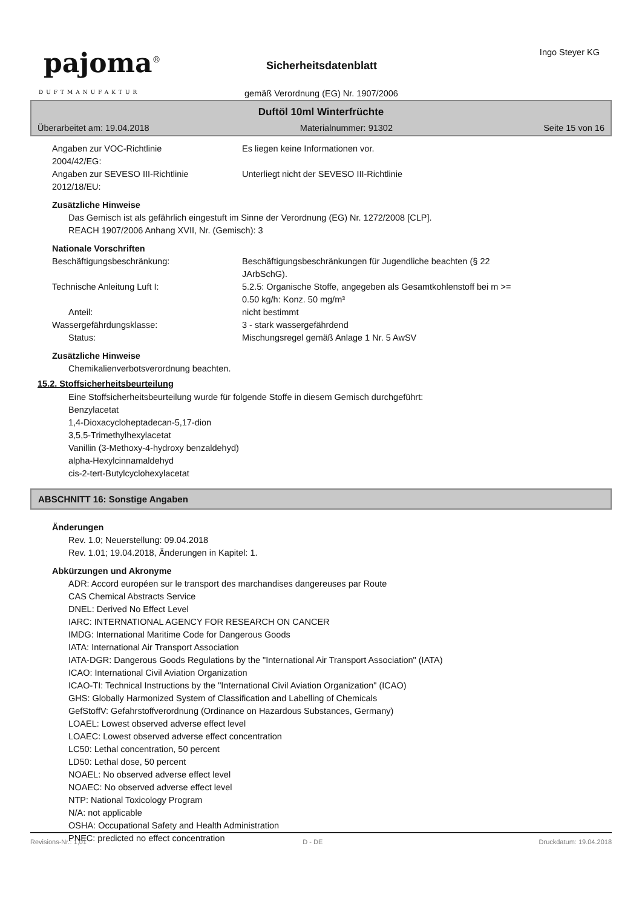pajoma<sup>®</sup>
DUFTMANUFAKTUR
Sicherheitsdatenblatt
Ingo Steyer KG
gemäß Verordnung (EG) Nr. 1907/2006
Duftöl 10ml Winterfrüchte
Überarbeitet am: 19.04.2018 Materialnummer: 91302 Seite 15 von 16
Angaben zur VOC-Richtlinie
2004/42/EG:
Es liegen keine Informationen vor.
Angaben zur SEVESO III-Richtlinie
2012/18/EU:
Unterliegt nicht der SEVESO III-Richtlinie
Zusätzliche Hinweise
Das Gemisch ist als gefährlich eingestuft im Sinne der Verordnung (EG) Nr. 1272/2008 [CLP].
REACH 1907/2006 Anhang XVII, Nr. (Gemisch): 3
Nationale Vorschriften
Beschäftigungsbeschränkung: Beschäftigungsbeschränkungen für Jugendliche beachten (§ 22
JArbSchG).
Technische Anleitung Luft I: 5.2.5: Organische Stoffe, angegeben als Gesamtkohlenstoff bei m >=
0.50 kg/h: Konz. 50 mg/m³
Anteil: nicht bestimmt
Wassergefährdungsklasse: 3 - stark wassergefährdend
Status: Mischungsregel gemäß Anlage 1 Nr. 5 AwSV
Zusätzliche Hinweise
Chemikalienverbotsverordnung beachten.
15.2. Stoffsicherheitsbeurteilung
Eine Stoffsicherheitsbeurteilung wurde für folgende Stoffe in diesem Gemisch durchgeführt:
Benzylacetat
1,4-Dioxacycloheptadecan-5,17-dion
3,5,5-Trimethylhexylacetat
Vanillin (3-Methoxy-4-hydroxy benzaldehyd)
alpha-Hexylcinnamaldehyd
cis-2-tert-Butylcyclohexylacetat
ABSCHNITT 16: Sonstige Angaben
Änderungen
Rev. 1.0; Neuerstellung: 09.04.2018
Rev. 1.01; 19.04.2018, Änderungen in Kapitel: 1.
Abkürzungen und Akronyme
ADR: Accord européen sur le transport des marchandises dangereuses par Route
CAS Chemical Abstracts Service
DNEL: Derived No Effect Level
IARC: INTERNATIONAL AGENCY FOR RESEARCH ON CANCER
IMDG: International Maritime Code for Dangerous Goods
IATA: International Air Transport Association
IATA-DGR: Dangerous Goods Regulations by the "International Air Transport Association" (IATA)
ICAO: International Civil Aviation Organization
ICAO-TI: Technical Instructions by the "International Civil Aviation Organization" (ICAO)
GHS: Globally Harmonized System of Classification and Labelling of Chemicals
GefStoffV: Gefahrstoffverordnung (Ordinance on Hazardous Substances, Germany)
LOAEL: Lowest observed adverse effect level
LOAEC: Lowest observed adverse effect concentration
LC50: Lethal concentration, 50 percent
LD50: Lethal dose, 50 percent
NOAEL: No observed adverse effect level
NOAEC: No observed adverse effect level
NTP: National Toxicology Program
N/A: not applicable
OSHA: Occupational Safety and Health Administration
PNEC: predicted no effect concentration
Revisions-Nr.: 1,01 D - DE Druckdatum: 19.04.2018